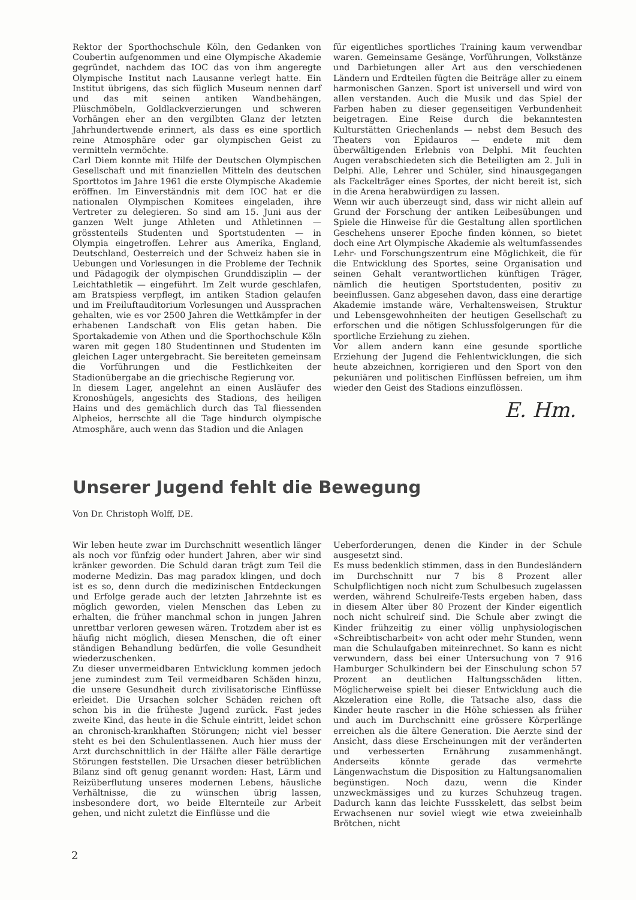Rektor der Sporthochschule Köln, den Gedanken von Coubertin aufgenommen und eine Olympische Akademie gegründet, nachdem das IOC das von ihm angeregte Olympische Institut nach Lausanne verlegt hatte. Ein Institut übrigens, das sich füglich Museum nennen darf und das mit seinen antiken Wandbehängen, Plüschmöbeln, Goldlackverzierungen und schweren Vorhängen eher an den vergilbten Glanz der letzten Jahrhundertwende erinnert, als dass es eine sportlich reine Atmosphäre oder gar olympischen Geist zu vermitteln vermöchte.
Carl Diem konnte mit Hilfe der Deutschen Olympischen Gesellschaft und mit finanziellen Mitteln des deutschen Sporttotos im Jahre 1961 die erste Olympische Akademie eröffnen. Im Einverständnis mit dem IOC hat er die nationalen Olympischen Komitees eingeladen, ihre Vertreter zu delegieren. So sind am 15. Juni aus der ganzen Welt junge Athleten und Athletinnen — grösstenteils Studenten und Sportstudenten — in Olympia eingetroffen. Lehrer aus Amerika, England, Deutschland, Oesterreich und der Schweiz haben sie in Uebungen und Vorlesungen in die Probleme der Technik und Pädagogik der olympischen Grunddisziplin — der Leichtathletik — eingeführt. Im Zelt wurde geschlafen, am Bratspiess verpflegt, im antiken Stadion gelaufen und im Freiluftauditorium Vorlesungen und Aussprachen gehalten, wie es vor 2500 Jahren die Wettkämpfer in der erhabenen Landschaft von Elis getan haben. Die Sportakademie von Athen und die Sporthochschule Köln waren mit gegen 180 Studentinnen und Studenten im gleichen Lager untergebracht. Sie bereiteten gemeinsam die Vorführungen und die Festlichkeiten der Stadionübergabe an die griechische Regierung vor.
In diesem Lager, angelehnt an einen Ausläufer des Kronoshügels, angesichts des Stadions, des heiligen Hains und des gemächlich durch das Tal fliessenden Alpheios, herrschte all die Tage hindurch olympische Atmosphäre, auch wenn das Stadion und die Anlagen
für eigentliches sportliches Training kaum verwendbar waren. Gemeinsame Gesänge, Vorführungen, Volkstänze und Darbietungen aller Art aus den verschiedenen Ländern und Erdteilen fügten die Beiträge aller zu einem harmonischen Ganzen. Sport ist universell und wird von allen verstanden. Auch die Musik und das Spiel der Farben haben zu dieser gegenseitigen Verbundenheit beigetragen. Eine Reise durch die bekanntesten Kulturstätten Griechenlands — nebst dem Besuch des Theaters von Epidauros — endete mit dem überwältigenden Erlebnis von Delphi. Mit feuchten Augen verabschiedeten sich die Beteiligten am 2. Juli in Delphi. Alle, Lehrer und Schüler, sind hinausgegangen als Fackelträger eines Sportes, der nicht bereit ist, sich in die Arena herabwürdigen zu lassen.
Wenn wir auch überzeugt sind, dass wir nicht allein auf Grund der Forschung der antiken Leibesübungen und Spiele die Hinweise für die Gestaltung allen sportlichen Geschehens unserer Epoche finden können, so bietet doch eine Art Olympische Akademie als weltumfassendes Lehr- und Forschungszentrum eine Möglichkeit, die für die Entwicklung des Sportes, seine Organisation und seinen Gehalt verantwortlichen künftigen Träger, nämlich die heutigen Sportstudenten, positiv zu beeinflussen. Ganz abgesehen davon, dass eine derartige Akademie imstande wäre, Verhaltensweisen, Struktur und Lebensgewohnheiten der heutigen Gesellschaft zu erforschen und die nötigen Schlussfolgerungen für die sportliche Erziehung zu ziehen.
Vor allem andern kann eine gesunde sportliche Erziehung der Jugend die Fehlentwicklungen, die sich heute abzeichnen, korrigieren und den Sport von den pekuniären und politischen Einflüssen befreien, um ihm wieder den Geist des Stadions einzuflössen.
E. Hm.
Unserer Jugend fehlt die Bewegung
Von Dr. Christoph Wolff, DE.
Wir leben heute zwar im Durchschnitt wesentlich länger als noch vor fünfzig oder hundert Jahren, aber wir sind kränker geworden. Die Schuld daran trägt zum Teil die moderne Medizin. Das mag paradox klingen, und doch ist es so, denn durch die medizinischen Entdeckungen und Erfolge gerade auch der letzten Jahrzehnte ist es möglich geworden, vielen Menschen das Leben zu erhalten, die früher manchmal schon in jungen Jahren unrettbar verloren gewesen wären. Trotzdem aber ist es häufig nicht möglich, diesen Menschen, die oft einer ständigen Behandlung bedürfen, die volle Gesundheit wiederzuschenken.
Zu dieser unvermeidbaren Entwicklung kommen jedoch jene zumindest zum Teil vermeidbaren Schäden hinzu, die unsere Gesundheit durch zivilisatorische Einflüsse erleidet. Die Ursachen solcher Schäden reichen oft schon bis in die früheste Jugend zurück. Fast jedes zweite Kind, das heute in die Schule eintritt, leidet schon an chronisch-krankhaften Störungen; nicht viel besser steht es bei den Schulentlassenen. Auch hier muss der Arzt durchschnittlich in der Hälfte aller Fälle derartige Störungen feststellen. Die Ursachen dieser betrüblichen Bilanz sind oft genug genannt worden: Hast, Lärm und Reizüberflutung unseres modernen Lebens, häusliche Verhältnisse, die zu wünschen übrig lassen, insbesondere dort, wo beide Elternteile zur Arbeit gehen, und nicht zuletzt die Einflüsse und die
Ueberforderungen, denen die Kinder in der Schule ausgesetzt sind.
Es muss bedenklich stimmen, dass in den Bundesländern im Durchschnitt nur 7 bis 8 Prozent aller Schulpflichtigen noch nicht zum Schulbesuch zugelassen werden, während Schulreife-Tests ergeben haben, dass in diesem Alter über 80 Prozent der Kinder eigentlich noch nicht schulreif sind. Die Schule aber zwingt die Kinder frühzeitig zu einer völlig unphysiologischen «Schreibtischarbeit» von acht oder mehr Stunden, wenn man die Schulaufgaben miteinrechnet. So kann es nicht verwundern, dass bei einer Untersuchung von 7 916 Hamburger Schulkindern bei der Einschulung schon 57 Prozent an deutlichen Haltungsschäden litten. Möglicherweise spielt bei dieser Entwicklung auch die Akzeleration eine Rolle, die Tatsache also, dass die Kinder heute rascher in die Höhe schiessen als früher und auch im Durchschnitt eine grössere Körperlänge erreichen als die ältere Generation. Die Aerzte sind der Ansicht, dass diese Erscheinungen mit der veränderten und verbesserten Ernährung zusammenhängt. Anderseits könnte gerade das vermehrte Längenwachstum die Disposition zu Haltungsanomalien begünstigen. Noch dazu, wenn die Kinder unzweckmässiges und zu kurzes Schuhzeug tragen. Dadurch kann das leichte Fussskelett, das selbst beim Erwachsenen nur soviel wiegt wie etwa zweieinhalb Brötchen, nicht
2